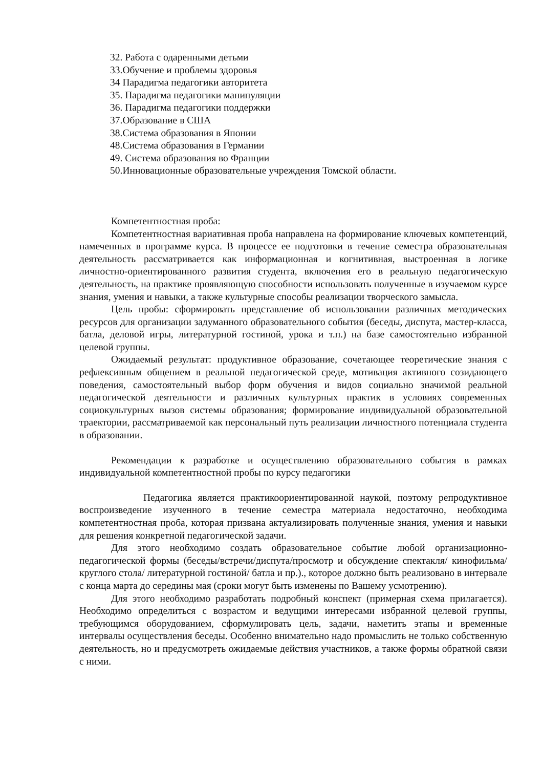32. Работа с одаренными детьми
33.Обучение и проблемы здоровья
34 Парадигма педагогики авторитета
35. Парадигма педагогики манипуляции
36. Парадигма педагогики поддержки
37.Образование в США
38.Система образования в Японии
48.Система образования в Германии
49. Система образования во Франции
50.Инновационные образовательные учреждения Томской области.
Компетентностная проба:
Компетентностная вариативная проба направлена на формирование ключевых компетенций, намеченных в программе курса. В процессе ее подготовки в течение семестра образовательная деятельность рассматривается как информационная и когнитивная, выстроенная в логике личностно-ориентированного развития студента, включения его в реальную педагогическую деятельность, на практике проявляющую способности использовать полученные в изучаемом курсе знания, умения и навыки, а также культурные способы реализации творческого замысла.
Цель пробы: сформировать представление об использовании различных методических ресурсов для организации задуманного образовательного события (беседы, диспута, мастер-класса, батла, деловой игры, литературной гостиной, урока и т.п.) на базе самостоятельно избранной целевой группы.
Ожидаемый результат: продуктивное образование, сочетающее теоретические знания с рефлексивным общением в реальной педагогической среде, мотивация активного созидающего поведения, самостоятельный выбор форм обучения и видов социально значимой реальной педагогической деятельности и различных культурных практик в условиях современных социокультурных вызов системы образования; формирование индивидуальной образовательной траектории, рассматриваемой как персональный путь реализации личностного потенциала студента в образовании.
Рекомендации к разработке и осуществлению образовательного события в рамках индивидуальной компетентностной пробы по курсу педагогики
Педагогика является практикоориентированной наукой, поэтому репродуктивное воспроизведение изученного в течение семестра материала недостаточно, необходима компетентностная проба, которая призвана актуализировать полученные знания, умения и навыки для решения конкретной педагогической задачи.
Для этого необходимо создать образовательное событие любой организационно-педагогической формы (беседы/встречи/диспута/просмотр и обсуждение спектакля/ кинофильма/ круглого стола/ литературной гостиной/ батла и пр.)., которое должно быть реализовано в интервале с конца марта до середины мая (сроки могут быть изменены по Вашему усмотрению).
Для этого необходимо разработать подробный конспект (примерная схема прилагается). Необходимо определиться с возрастом и ведущими интересами избранной целевой группы, требующимся оборудованием, сформулировать цель, задачи, наметить этапы и временные интервалы осуществления беседы. Особенно внимательно надо промыслить не только собственную деятельность, но и предусмотреть ожидаемые действия участников, а также формы обратной связи с ними.